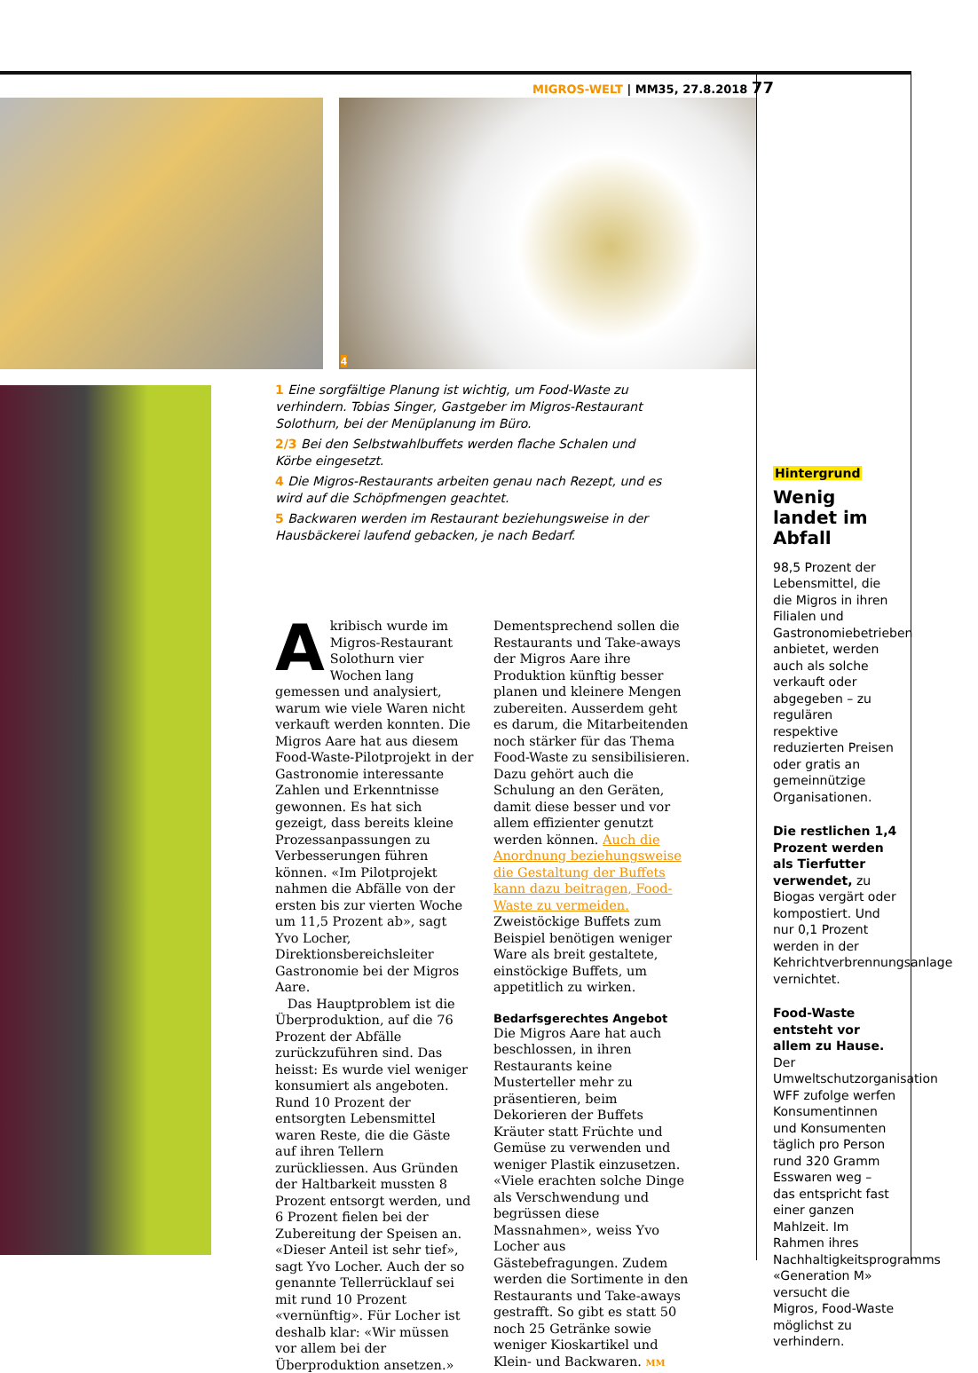MIGROS-WELT | MM35, 27.8.2018 77
4
1 Eine sorgfältige Planung ist wichtig, um Food-Waste zu verhindern. Tobias Singer, Gastgeber im Migros-Restaurant Solothurn, bei der Menüplanung im Büro.
2/3 Bei den Selbstwahlbuffets werden flache Schalen und Körbe eingesetzt.
4 Die Migros-Restaurants arbeiten genau nach Rezept, und es wird auf die Schöpfmengen geachtet.
5 Backwaren werden im Restaurant beziehungsweise in der Hausbäckerei laufend gebacken, je nach Bedarf.
Akribisch wurde im Migros-Restaurant Solothurn vier Wochen lang gemessen und analysiert, warum wie viele Waren nicht verkauft werden konnten. Die Migros Aare hat aus diesem Food-Waste-Pilotprojekt in der Gastronomie interessante Zahlen und Erkenntnisse gewonnen. Es hat sich gezeigt, dass bereits kleine Prozessanpassungen zu Verbesserungen führen können. «Im Pilotprojekt nahmen die Abfälle von der ersten bis zur vierten Woche um 11,5 Prozent ab», sagt Yvo Locher, Direktionsbereichsleiter Gastronomie bei der Migros Aare.
Das Hauptproblem ist die Überproduktion, auf die 76 Prozent der Abfälle zurückzuführen sind. Das heisst: Es wurde viel weniger konsumiert als angeboten. Rund 10 Prozent der entsorgten Lebensmittel waren Reste, die die Gäste auf ihren Tellern zurückliessen. Aus Gründen der Haltbarkeit mussten 8 Prozent entsorgt werden, und 6 Prozent fielen bei der Zubereitung der Speisen an. «Dieser Anteil ist sehr tief», sagt Yvo Locher. Auch der so genannte Tellerrücklauf sei mit rund 10 Prozent «vernünftig». Für Locher ist deshalb klar: «Wir müssen vor allem bei der Überproduktion ansetzen.»
Dementsprechend sollen die Restaurants und Take-aways der Migros Aare ihre Produktion künftig besser planen und kleinere Mengen zubereiten. Ausserdem geht es darum, die Mitarbeitenden noch stärker für das Thema Food-Waste zu sensibilisieren. Dazu gehört auch die Schulung an den Geräten, damit diese besser und vor allem effizienter genutzt werden können. Auch die Anordnung beziehungsweise die Gestaltung der Buffets kann dazu beitragen, Food-Waste zu vermeiden. Zweistöckige Buffets zum Beispiel benötigen weniger Ware als breit gestaltete, einstöckige Buffets, um appetitlich zu wirken.
Bedarfsgerechtes Angebot
Die Migros Aare hat auch beschlossen, in ihren Restaurants keine Musterteller mehr zu präsentieren, beim Dekorieren der Buffets Kräuter statt Früchte und Gemüse zu verwenden und weniger Plastik einzusetzen. «Viele erachten solche Dinge als Verschwendung und begrüssen diese Massnahmen», weiss Yvo Locher aus Gästebefragungen. Zudem werden die Sortimente in den Restaurants und Take-aways gestrafft. So gibt es statt 50 noch 25 Getränke sowie weniger Kioskartikel und Klein- und Backwaren. MM
Hintergrund
Wenig landet im Abfall
98,5 Prozent der Lebensmittel, die die Migros in ihren Filialen und Gastronomiebetrieben anbietet, werden auch als solche verkauft oder abgegeben – zu regulären respektive reduzierten Preisen oder gratis an gemeinnützige Organisationen.
Die restlichen 1,4 Prozent werden als Tierfutter verwendet, zu Biogas vergärt oder kompostiert. Und nur 0,1 Prozent werden in der Kehrichtverbrennungsanlage vernichtet.
Food-Waste entsteht vor allem zu Hause. Der Umweltschutzorganisation WFF zufolge werfen Konsumentinnen und Konsumenten täglich pro Person rund 320 Gramm Esswaren weg – das entspricht fast einer ganzen Mahlzeit. Im Rahmen ihres Nachhaltigkeitsprogramms «Generation M» versucht die Migros, Food-Waste möglichst zu verhindern.